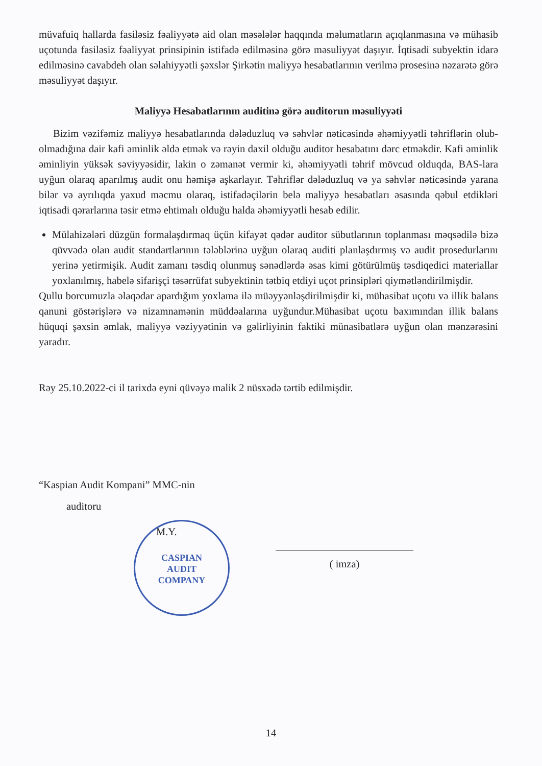müvafuiq hallarda fasiləsiz fəaliyyətə aid olan məsələlər haqqında məlumatların açıqlanmasına və mühasib uçotunda fasiləsiz fəaliyyət prinsipinin istifadə edilməsinə görə məsuliyyət daşıyır. İqtisadi subyektin idarə edilməsinə cavabdeh olan səlahiyyətli şəxslər Şirkətin maliyyə hesabatlarının verilmə prosesinə nəzarətə görə məsuliyyət daşıyır.
Maliyyə Hesabatlarının auditinə görə auditorun məsuliyyəti
Bizim vəzifəmiz maliyyə hesabatlarında dələduzluq və səhvlər nəticəsində əhəmiyyətli təhriflərin olub-olmadığına dair kafi əminlik əldə etmək və rəyin daxil olduğu auditor hesabatını dərc etməkdir. Kafi əminlik əminliyin yüksək səviyyəsidir, lakin o zəmanət vermir ki, əhəmiyyətli təhrif mövcud olduqda, BAS-lara uyğun olaraq aparılmış audit onu həmişə aşkarlayır. Təhriflər dələduzluq və ya səhvlər nəticəsində yarana bilər və ayrılıqda yaxud məcmu olaraq, istifadəçilərin belə maliyyə hesabatları əsasında qəbul etdikləri iqtisadi qərarlarına təsir etmə ehtimalı olduğu halda əhəmiyyətli hesab edilir.
Mülahizələri düzgün formalaşdırmaq üçün kifayət qədər auditor sübutlarının toplanması məqsədilə bizə qüvvədə olan audit standartlarının tələblərinə uyğun olaraq auditi planlaşdırmış və audit prosedurlarını yerinə yetirmişik. Audit zamanı təsdiq olunmuş sənədlərdə əsas kimi götürülmüş təsdiqedici materiallar yoxlanılmış, habelə sifarişçi təsərrüfat subyektinin tətbiq etdiyi uçot prinsipləri qiymətləndirilmişdir.
Qullu borcumuzla əlaqədar apardığım yoxlama ilə müəyyənləşdirilmişdir ki, mühasibat uçotu və illik balans qanuni göstərişlərə və nizamnamənin müddəalarına uyğundur.Mühasibat uçotu baxımından illik balans hüquqi şəxsin əmlak, maliyyə vəziyyətinin və gəlirliyinin faktiki münasibatlərə uyğun olan mənzərəsini yaradır.
Rəy 25.10.2022-ci il tarixdə eyni qüvəyə malik 2 nüsxədə tərtib edilmişdir.
“Kaspian Audit Kompani” MMC-nin
auditoru
M.Y.
CASPIAN
AUDIT
COMPANY
( imza)
14